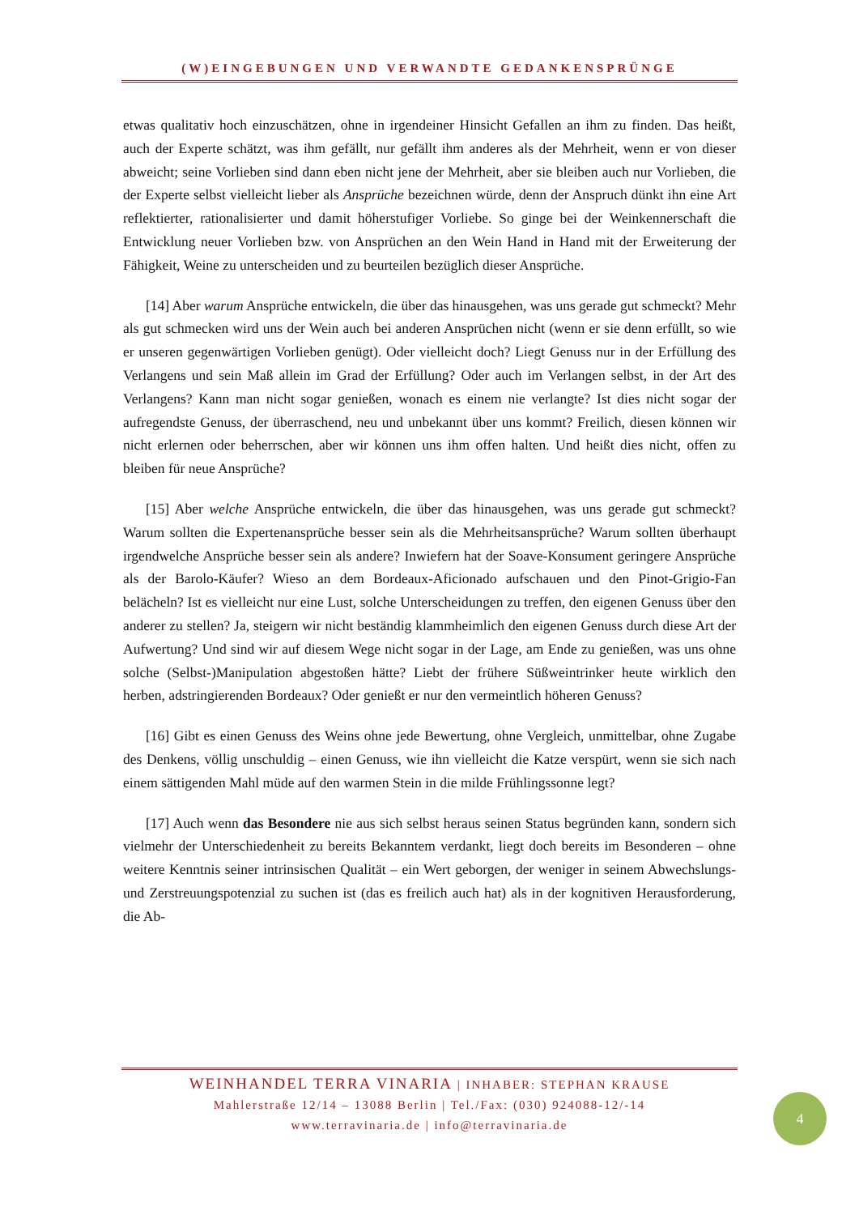(W)EINGEBUNGEN UND VERWANDTE GEDANKENSPRÜNGE
etwas qualitativ hoch einzuschätzen, ohne in irgendeiner Hinsicht Gefallen an ihm zu finden. Das heißt, auch der Experte schätzt, was ihm gefällt, nur gefällt ihm anderes als der Mehrheit, wenn er von dieser abweicht; seine Vorlieben sind dann eben nicht jene der Mehrheit, aber sie bleiben auch nur Vorlieben, die der Experte selbst vielleicht lieber als Ansprüche bezeichnen würde, denn der Anspruch dünkt ihn eine Art reflektierter, rationalisierter und damit höherstufiger Vorliebe. So ginge bei der Weinkennerschaft die Entwicklung neuer Vorlieben bzw. von Ansprüchen an den Wein Hand in Hand mit der Erweiterung der Fähigkeit, Weine zu unterscheiden und zu beurteilen bezüglich dieser Ansprüche.
[14] Aber warum Ansprüche entwickeln, die über das hinausgehen, was uns gerade gut schmeckt? Mehr als gut schmecken wird uns der Wein auch bei anderen Ansprüchen nicht (wenn er sie denn erfüllt, so wie er unseren gegenwärtigen Vorlieben genügt). Oder vielleicht doch? Liegt Genuss nur in der Erfüllung des Verlangens und sein Maß allein im Grad der Erfüllung? Oder auch im Verlangen selbst, in der Art des Verlangens? Kann man nicht sogar genießen, wonach es einem nie verlangte? Ist dies nicht sogar der aufregendste Genuss, der überraschend, neu und unbekannt über uns kommt? Freilich, diesen können wir nicht erlernen oder beherrschen, aber wir können uns ihm offen halten. Und heißt dies nicht, offen zu bleiben für neue Ansprüche?
[15] Aber welche Ansprüche entwickeln, die über das hinausgehen, was uns gerade gut schmeckt? Warum sollten die Expertenansprüche besser sein als die Mehrheitsansprüche? Warum sollten überhaupt irgendwelche Ansprüche besser sein als andere? Inwiefern hat der Soave-Konsument geringere Ansprüche als der Barolo-Käufer? Wieso an dem Bordeaux-Aficionado aufschauen und den Pinot-Grigio-Fan belächeln? Ist es vielleicht nur eine Lust, solche Unterscheidungen zu treffen, den eigenen Genuss über den anderer zu stellen? Ja, steigern wir nicht beständig klammheimlich den eigenen Genuss durch diese Art der Aufwertung? Und sind wir auf diesem Wege nicht sogar in der Lage, am Ende zu genießen, was uns ohne solche (Selbst-)Manipulation abgestoßen hätte? Liebt der frühere Süßweintrinker heute wirklich den herben, adstringierenden Bordeaux? Oder genießt er nur den vermeintlich höheren Genuss?
[16] Gibt es einen Genuss des Weins ohne jede Bewertung, ohne Vergleich, unmittelbar, ohne Zugabe des Denkens, völlig unschuldig – einen Genuss, wie ihn vielleicht die Katze verspürt, wenn sie sich nach einem sättigenden Mahl müde auf den warmen Stein in die milde Frühlingssonne legt?
[17] Auch wenn das Besondere nie aus sich selbst heraus seinen Status begründen kann, sondern sich vielmehr der Unterschiedenheit zu bereits Bekanntem verdankt, liegt doch bereits im Besonderen – ohne weitere Kenntnis seiner intrinsischen Qualität – ein Wert geborgen, der weniger in seinem Abwechslungs- und Zerstreuungspotenzial zu suchen ist (das es freilich auch hat) als in der kognitiven Herausforderung, die Ab-
WEINHANDEL TERRA VINARIA | INHABER: STEPHAN KRAUSE
Mahlerstraße 12/14 – 13088 Berlin | Tel./Fax: (030) 924088-12/-14
www.terravinaria.de | info@terravinaria.de
4